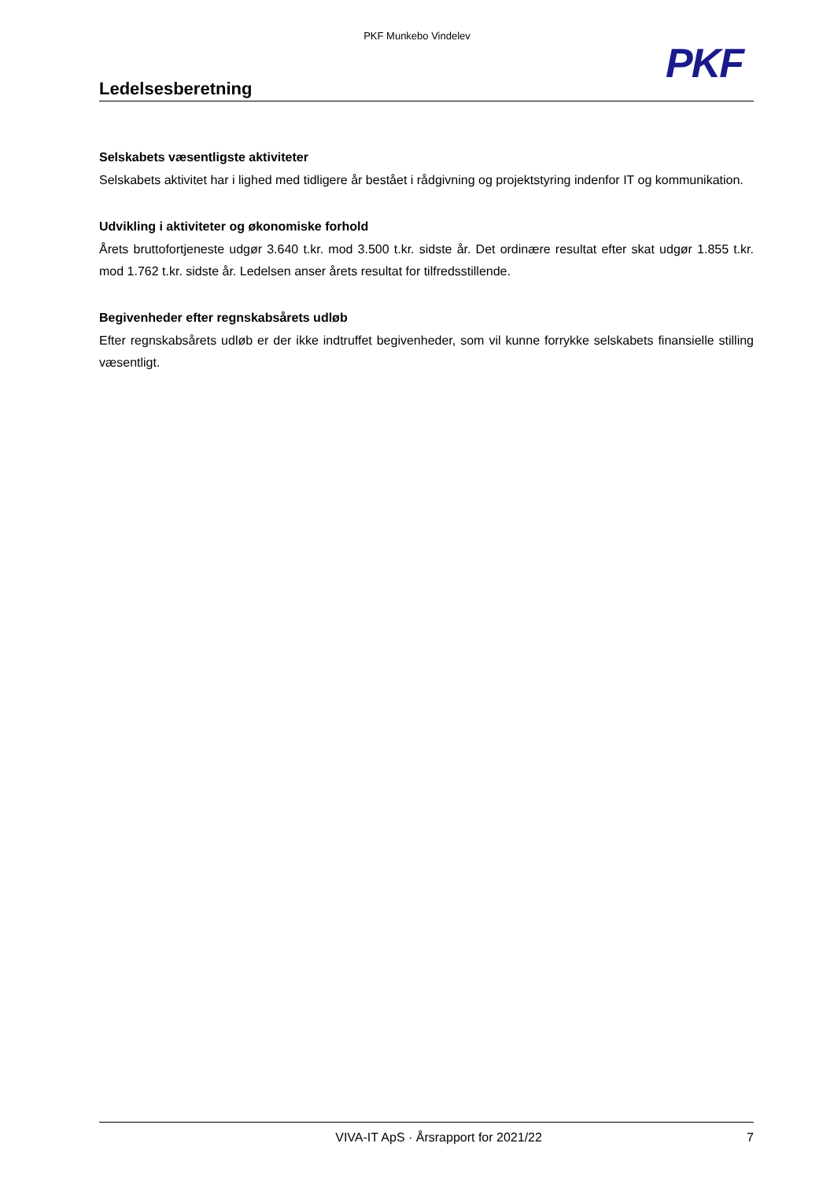PKF Munkebo Vindelev
PKF
Ledelsesberetning
Selskabets væsentligste aktiviteter
Selskabets aktivitet har i lighed med tidligere år bestået i rådgivning og projektstyring indenfor IT og kommunikation.
Udvikling i aktiviteter og økonomiske forhold
Årets bruttofortjeneste udgør 3.640 t.kr. mod 3.500 t.kr. sidste år. Det ordinære resultat efter skat udgør 1.855 t.kr. mod 1.762 t.kr. sidste år. Ledelsen anser årets resultat for tilfredsstillende.
Begivenheder efter regnskabsårets udløb
Efter regnskabsårets udløb er der ikke indtruffet begivenheder, som vil kunne forrykke selskabets finansielle stilling væsentligt.
VIVA-IT ApS · Årsrapport for 2021/22 7